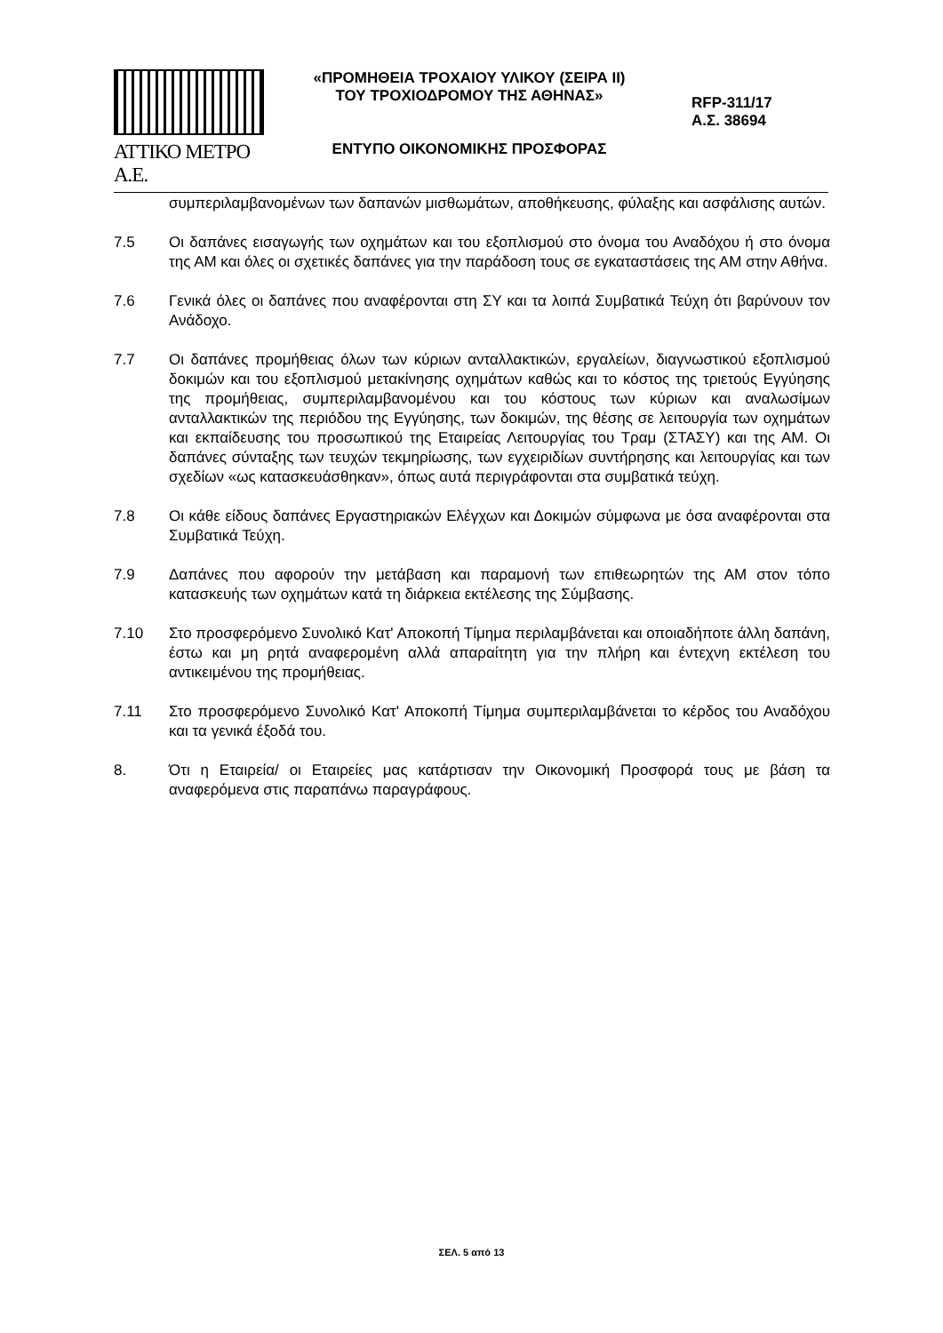ΑΤΤΙΚΟ ΜΕΤΡΟ Α.Ε.
«ΠΡΟΜΗΘΕΙΑ ΤΡΟΧΑΙΟΥ ΥΛΙΚΟΥ (ΣΕΙΡΑ ΙΙ)
ΤΟΥ ΤΡΟΧΙΟΔΡΟΜΟΥ ΤΗΣ ΑΘΗΝΑΣ»
ΕΝΤΥΠΟ ΟΙΚΟΝΟΜΙΚΗΣ ΠΡΟΣΦΟΡΑΣ
RFP-311/17
Α.Σ. 38694
συμπεριλαμβανομένων των δαπανών μισθωμάτων, αποθήκευσης, φύλαξης και ασφάλισης αυτών.
7.5 Οι δαπάνες εισαγωγής των οχημάτων και του εξοπλισμού στο όνομα του Αναδόχου ή στο όνομα της ΑΜ και όλες οι σχετικές δαπάνες για την παράδοση τους σε εγκαταστάσεις της ΑΜ στην Αθήνα.
7.6 Γενικά όλες οι δαπάνες που αναφέρονται στη ΣΥ και τα λοιπά Συμβατικά Τεύχη ότι βαρύνουν τον Ανάδοχο.
7.7 Οι δαπάνες προμήθειας όλων των κύριων ανταλλακτικών, εργαλείων, διαγνωστικού εξοπλισμού δοκιμών και του εξοπλισμού μετακίνησης οχημάτων καθώς και το κόστος της τριετούς Εγγύησης της προμήθειας, συμπεριλαμβανομένου και του κόστους των κύριων και αναλωσίμων ανταλλακτικών της περιόδου της Εγγύησης, των δοκιμών, της θέσης σε λειτουργία των οχημάτων και εκπαίδευσης του προσωπικού της Εταιρείας Λειτουργίας του Τραμ (ΣΤΑΣΥ) και της ΑΜ. Οι δαπάνες σύνταξης των τευχών τεκμηρίωσης, των εγχειριδίων συντήρησης και λειτουργίας και των σχεδίων «ως κατασκευάσθηκαν», όπως αυτά περιγράφονται στα συμβατικά τεύχη.
7.8 Οι κάθε είδους δαπάνες Εργαστηριακών Ελέγχων και Δοκιμών σύμφωνα με όσα αναφέρονται στα Συμβατικά Τεύχη.
7.9 Δαπάνες που αφορούν την μετάβαση και παραμονή των επιθεωρητών της ΑΜ στον τόπο κατασκευής των οχημάτων κατά τη διάρκεια εκτέλεσης της Σύμβασης.
7.10 Στο προσφερόμενο Συνολικό Κατ' Αποκοπή Τίμημα περιλαμβάνεται και οποιαδήποτε άλλη δαπάνη, έστω και μη ρητά αναφερομένη αλλά απαραίτητη για την πλήρη και έντεχνη εκτέλεση του αντικειμένου της προμήθειας.
7.11 Στο προσφερόμενο Συνολικό Κατ' Αποκοπή Τίμημα συμπεριλαμβάνεται το κέρδος του Αναδόχου και τα γενικά έξοδά του.
8. Ότι η Εταιρεία/ οι Εταιρείες μας κατάρτισαν την Οικονομική Προσφορά τους με βάση τα αναφερόμενα στις παραπάνω παραγράφους.
ΣΕΛ. 5 από 13